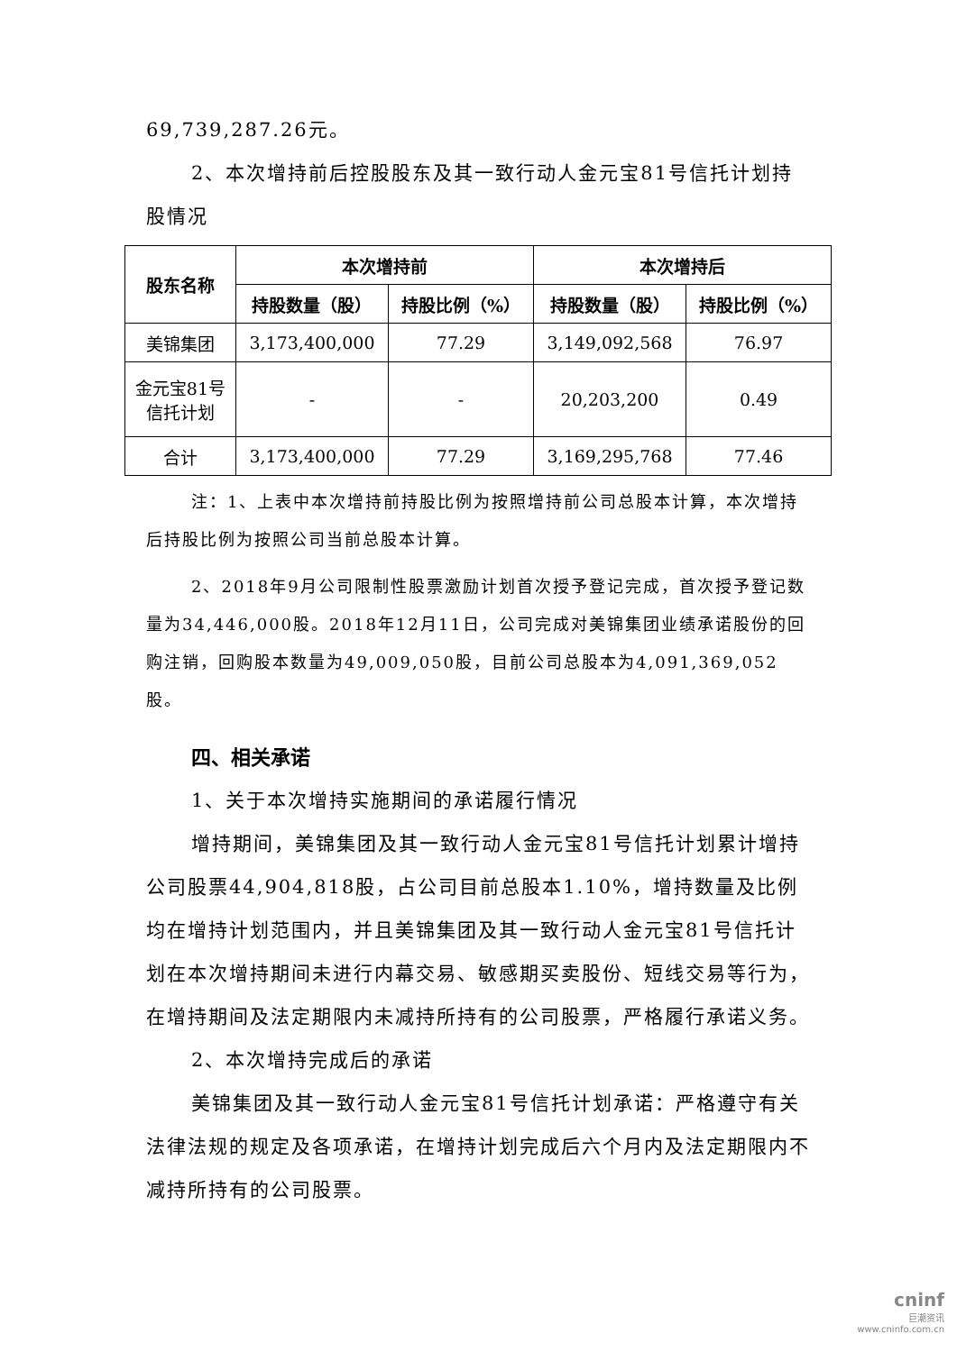69,739,287.26元。
2、本次增持前后控股股东及其一致行动人金元宝81号信托计划持股情况
| 股东名称 | 本次增持前 | | 本次增持后 | |
| --- | --- | --- | --- | --- |
| | 持股数量（股） | 持股比例（%） | 持股数量（股） | 持股比例（%） |
| 美锦集团 | 3,173,400,000 | 77.29 | 3,149,092,568 | 76.97 |
| 金元宝81号 信托计划 | - | - | 20,203,200 | 0.49 |
| 合计 | 3,173,400,000 | 77.29 | 3,169,295,768 | 77.46 |
注：1、上表中本次增持前持股比例为按照增持前公司总股本计算，本次增持后持股比例为按照公司当前总股本计算。
2、2018年9月公司限制性股票激励计划首次授予登记完成，首次授予登记数量为34,446,000股。2018年12月11日，公司完成对美锦集团业绩承诺股份的回购注销，回购股本数量为49,009,050股，目前公司总股本为4,091,369,052股。
四、相关承诺
1、关于本次增持实施期间的承诺履行情况
增持期间，美锦集团及其一致行动人金元宝81号信托计划累计增持公司股票44,904,818股，占公司目前总股本1.10%，增持数量及比例均在增持计划范围内，并且美锦集团及其一致行动人金元宝81号信托计划在本次增持期间未进行内幕交易、敏感期买卖股份、短线交易等行为，在增持期间及法定期限内未减持所持有的公司股票，严格履行承诺义务。
2、本次增持完成后的承诺
美锦集团及其一致行动人金元宝81号信托计划承诺：严格遵守有关法律法规的规定及各项承诺，在增持计划完成后六个月内及法定期限内不减持所持有的公司股票。
cninf
巨潮资讯
www.cninfo.com.cn